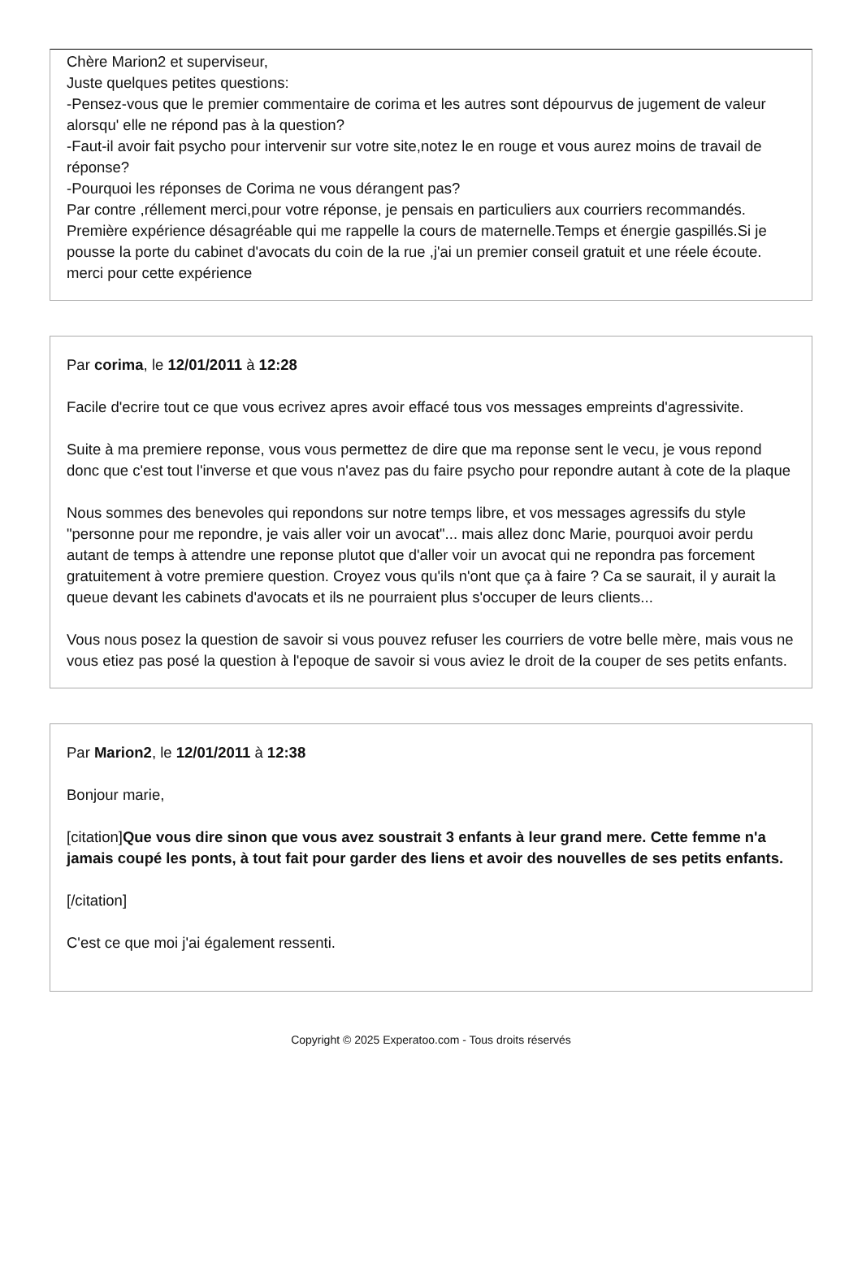Chère Marion2 et superviseur,
Juste quelques petites questions:
-Pensez-vous que le premier commentaire de corima et les autres sont dépourvus de jugement de valeur alorsqu' elle ne répond pas à la question?
-Faut-il avoir fait psycho pour intervenir sur votre site,notez le en rouge et vous aurez moins de travail de réponse?
-Pourquoi les réponses de Corima ne vous dérangent pas?
Par contre ,réllement merci,pour votre réponse, je pensais en particuliers aux courriers recommandés.
Première expérience désagréable qui me rappelle la cours de maternelle.Temps et énergie gaspillés.Si je pousse la porte du cabinet d'avocats du coin de la rue ,j'ai un premier conseil gratuit et une réele écoute.
merci pour cette expérience
Par corima, le 12/01/2011 à 12:28
Facile d'ecrire tout ce que vous ecrivez apres avoir effacé tous vos messages empreints d'agressivite.
Suite à ma premiere reponse, vous vous permettez de dire que ma reponse sent le vecu, je vous repond donc que c'est tout l'inverse et que vous n'avez pas du faire psycho pour repondre autant à cote de la plaque
Nous sommes des benevoles qui repondons sur notre temps libre, et vos messages agressifs du style "personne pour me repondre, je vais aller voir un avocat"... mais allez donc Marie, pourquoi avoir perdu autant de temps à attendre une reponse plutot que d'aller voir un avocat qui ne repondra pas forcement gratuitement à votre premiere question. Croyez vous qu'ils n'ont que ça à faire ? Ca se saurait, il y aurait la queue devant les cabinets d'avocats et ils ne pourraient plus s'occuper de leurs clients...
Vous nous posez la question de savoir si vous pouvez refuser les courriers de votre belle mère, mais vous ne vous etiez pas posé la question à l'epoque de savoir si vous aviez le droit de la couper de ses petits enfants.
Par Marion2, le 12/01/2011 à 12:38
Bonjour marie,
[citation]Que vous dire sinon que vous avez soustrait 3 enfants à leur grand mere. Cette femme n'a jamais coupé les ponts, à tout fait pour garder des liens et avoir des nouvelles de ses petits enfants.
[/citation]
C'est ce que moi j'ai également ressenti.
Copyright © 2025 Experatoo.com - Tous droits réservés